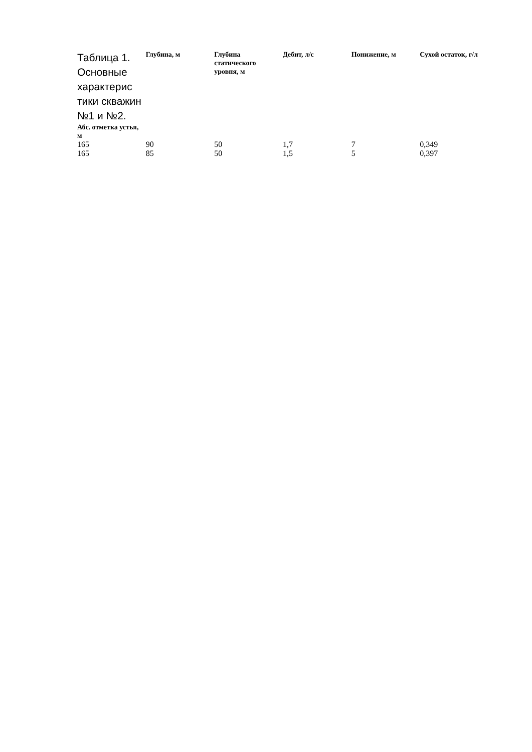| Таблица 1. Основные характерис тики скважин №1 и №2. Абс. отметка устья, м | Глубина, м | Глубина статического уровня, м | Дебит, л/с | Понижение, м | Сухой остаток, г/л |
| --- | --- | --- | --- | --- | --- |
| 165 | 90 | 50 | 1,7 | 7 | 0,349 |
| 165 | 85 | 50 | 1,5 | 5 | 0,397 |